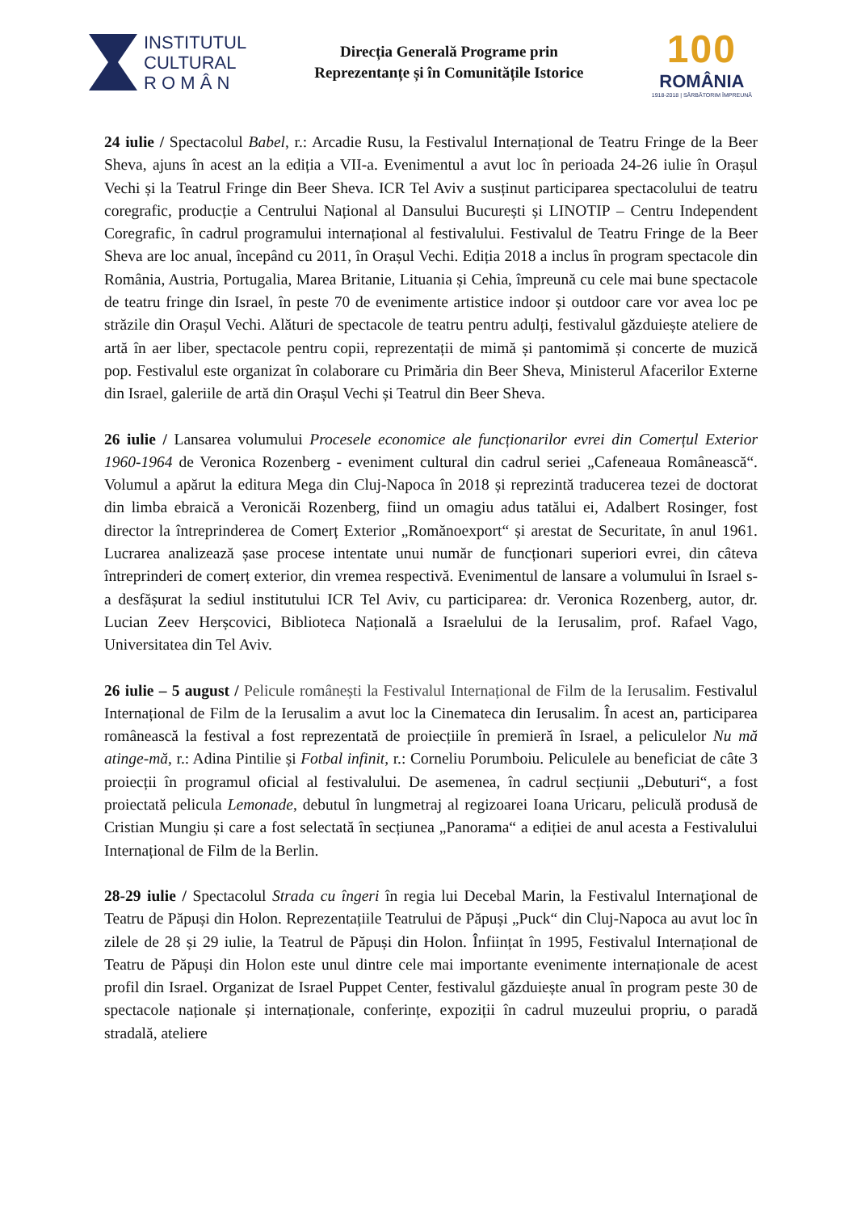INSTITUTUL
CULTURAL
R O M Â N
Direcția Generală Programe prin
Reprezentanțe și în Comunitățile Istorice
100
ROMÂNIA
1918-2018 | SĂRBĂTORIM ÎMPREUNĂ
24 iulie / Spectacolul Babel, r.: Arcadie Rusu, la Festivalul Internațional de Teatru Fringe de la Beer Sheva, ajuns în acest an la ediția a VII-a. Evenimentul a avut loc în perioada 24-26 iulie în Orașul Vechi și la Teatrul Fringe din Beer Sheva. ICR Tel Aviv a susținut participarea spectacolului de teatru coregrafic, producție a Centrului Național al Dansului București și LINOTIP – Centru Independent Coregrafic, în cadrul programului internațional al festivalului. Festivalul de Teatru Fringe de la Beer Sheva are loc anual, începând cu 2011, în Orașul Vechi. Ediția 2018 a inclus în program spectacole din România, Austria, Portugalia, Marea Britanie, Lituania și Cehia, împreună cu cele mai bune spectacole de teatru fringe din Israel, în peste 70 de evenimente artistice indoor și outdoor care vor avea loc pe străzile din Orașul Vechi. Alături de spectacole de teatru pentru adulți, festivalul găzduiește ateliere de artă în aer liber, spectacole pentru copii, reprezentații de mimă și pantomimă și concerte de muzică pop. Festivalul este organizat în colaborare cu Primăria din Beer Sheva, Ministerul Afacerilor Externe din Israel, galeriile de artă din Orașul Vechi și Teatrul din Beer Sheva.
26 iulie / Lansarea volumului Procesele economice ale funcționarilor evrei din Comerțul Exterior 1960-1964 de Veronica Rozenberg - eveniment cultural din cadrul seriei „Cafeneaua Românească“. Volumul a apărut la editura Mega din Cluj-Napoca în 2018 și reprezintă traducerea tezei de doctorat din limba ebraică a Veronicăi Rozenberg, fiind un omagiu adus tatălui ei, Adalbert Rosinger, fost director la întreprinderea de Comerț Exterior „Romănoexport“ și arestat de Securitate, în anul 1961. Lucrarea analizează șase procese intentate unui număr de funcționari superiori evrei, din câteva întreprinderi de comerț exterior, din vremea respectivă. Evenimentul de lansare a volumului în Israel s-a desfășurat la sediul institutului ICR Tel Aviv, cu participarea: dr. Veronica Rozenberg, autor, dr. Lucian Zeev Herșcovici, Biblioteca Națională a Israelului de la Ierusalim, prof. Rafael Vago, Universitatea din Tel Aviv.
26 iulie – 5 august / Pelicule românești la Festivalul Internațional de Film de la Ierusalim. Festivalul Internațional de Film de la Ierusalim a avut loc la Cinemateca din Ierusalim. În acest an, participarea românească la festival a fost reprezentată de proiecțiile în premieră în Israel, a peliculelor Nu mă atinge-mă, r.: Adina Pintilie și Fotbal infinit, r.: Corneliu Porumboiu. Peliculele au beneficiat de câte 3 proiecții în programul oficial al festivalului. De asemenea, în cadrul secțiunii „Debuturi“, a fost proiectată pelicula Lemonade, debutul în lungmetraj al regizoarei Ioana Uricaru, peliculă produsă de Cristian Mungiu și care a fost selectată în secțiunea „Panorama“ a ediției de anul acesta a Festivalului Internațional de Film de la Berlin.
28-29 iulie / Spectacolul Strada cu îngeri în regia lui Decebal Marin, la Festivalul Internaţional de Teatru de Păpuși din Holon. Reprezentațiile Teatrului de Păpuși „Puck“ din Cluj-Napoca au avut loc în zilele de 28 și 29 iulie, la Teatrul de Păpuși din Holon. Înființat în 1995, Festivalul Internațional de Teatru de Păpuși din Holon este unul dintre cele mai importante evenimente internaționale de acest profil din Israel. Organizat de Israel Puppet Center, festivalul găzduiește anual în program peste 30 de spectacole naționale și internaționale, conferințe, expoziții în cadrul muzeului propriu, o paradă stradală, ateliere